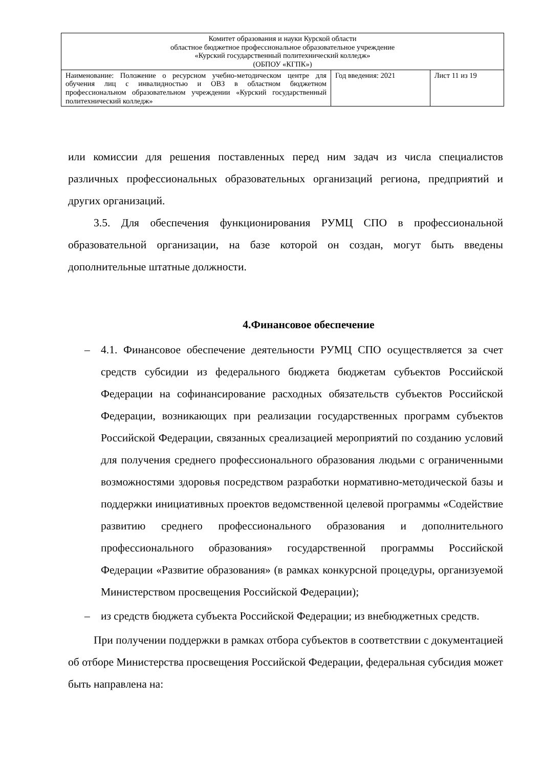| Комитет образования и науки Курской области областное бюджетное профессиональное образовательное учреждение «Курский государственный политехнический колледж» (ОБПОУ «КГПК») | | |
| Наименование: Положение о ресурсном учебно-методическом центре для обучения лиц с инвалидностью и ОВЗ в областном бюджетном профессиональном образовательном учреждении «Курский государственный политехнический колледж» | Год введения: 2021 | Лист 11 из 19 |
или комиссии для решения поставленных перед ним задач из числа специалистов различных профессиональных образовательных организаций региона, предприятий и других организаций.
3.5. Для обеспечения функционирования РУМЦ СПО в профессиональной образовательной организации, на базе которой он создан, могут быть введены дополнительные штатные должности.
4.Финансовое обеспечение
– 4.1. Финансовое обеспечение деятельности РУМЦ СПО осуществляется за счет средств субсидии из федерального бюджета бюджетам субъектов Российской Федерации на софинансирование расходных обязательств субъектов Российской Федерации, возникающих при реализации государственных программ субъектов Российской Федерации, связанных среализацией мероприятий по созданию условий для получения среднего профессионального образования людьми с ограниченными возможностями здоровья посредством разработки нормативно-методической базы и поддержки инициативных проектов ведомственной целевой программы «Содействие развитию среднего профессионального образования и дополнительного профессионального образования» государственной программы Российской Федерации «Развитие образования» (в рамках конкурсной процедуры, организуемой Министерством просвещения Российской Федерации);
– из средств бюджета субъекта Российской Федерации; из внебюджетных средств.
При получении поддержки в рамках отбора субъектов в соответствии с документацией об отборе Министерства просвещения Российской Федерации, федеральная субсидия может быть направлена на: